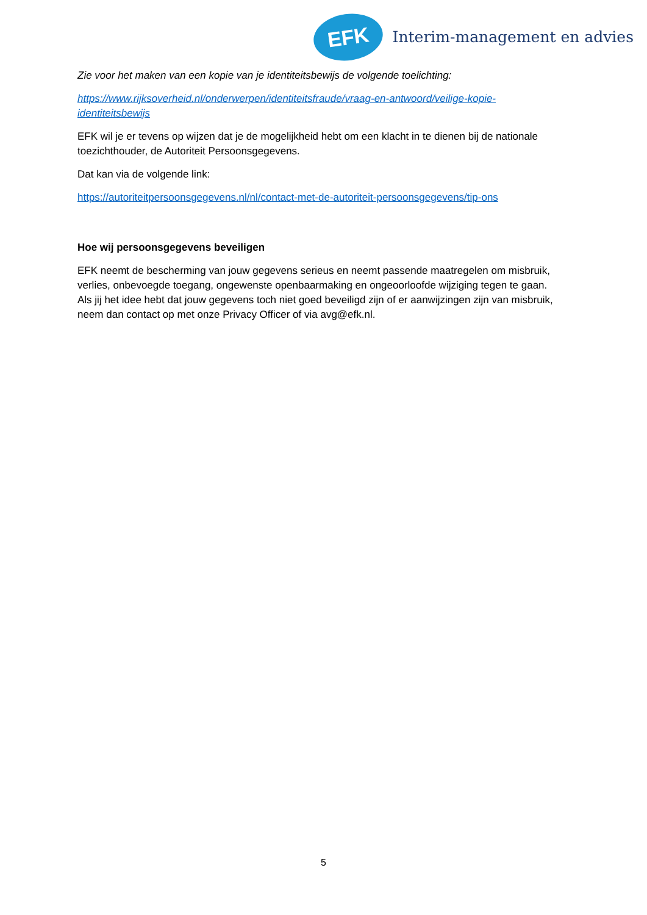EFK
Interim-management en advies
Zie voor het maken van een kopie van je identiteitsbewijs de volgende toelichting:
https://www.rijksoverheid.nl/onderwerpen/identiteitsfraude/vraag-en-antwoord/veilige-kopie-identiteitsbewijs
EFK wil je er tevens op wijzen dat je de mogelijkheid hebt om een klacht in te dienen bij de nationale toezichthouder, de Autoriteit Persoonsgegevens.
Dat kan via de volgende link:
https://autoriteitpersoonsgegevens.nl/nl/contact-met-de-autoriteit-persoonsgegevens/tip-ons
Hoe wij persoonsgegevens beveiligen
EFK neemt de bescherming van jouw gegevens serieus en neemt passende maatregelen om misbruik, verlies, onbevoegde toegang, ongewenste openbaarmaking en ongeoorloofde wijziging tegen te gaan. Als jij het idee hebt dat jouw gegevens toch niet goed beveiligd zijn of er aanwijzingen zijn van misbruik, neem dan contact op met onze Privacy Officer of via avg@efk.nl.
5